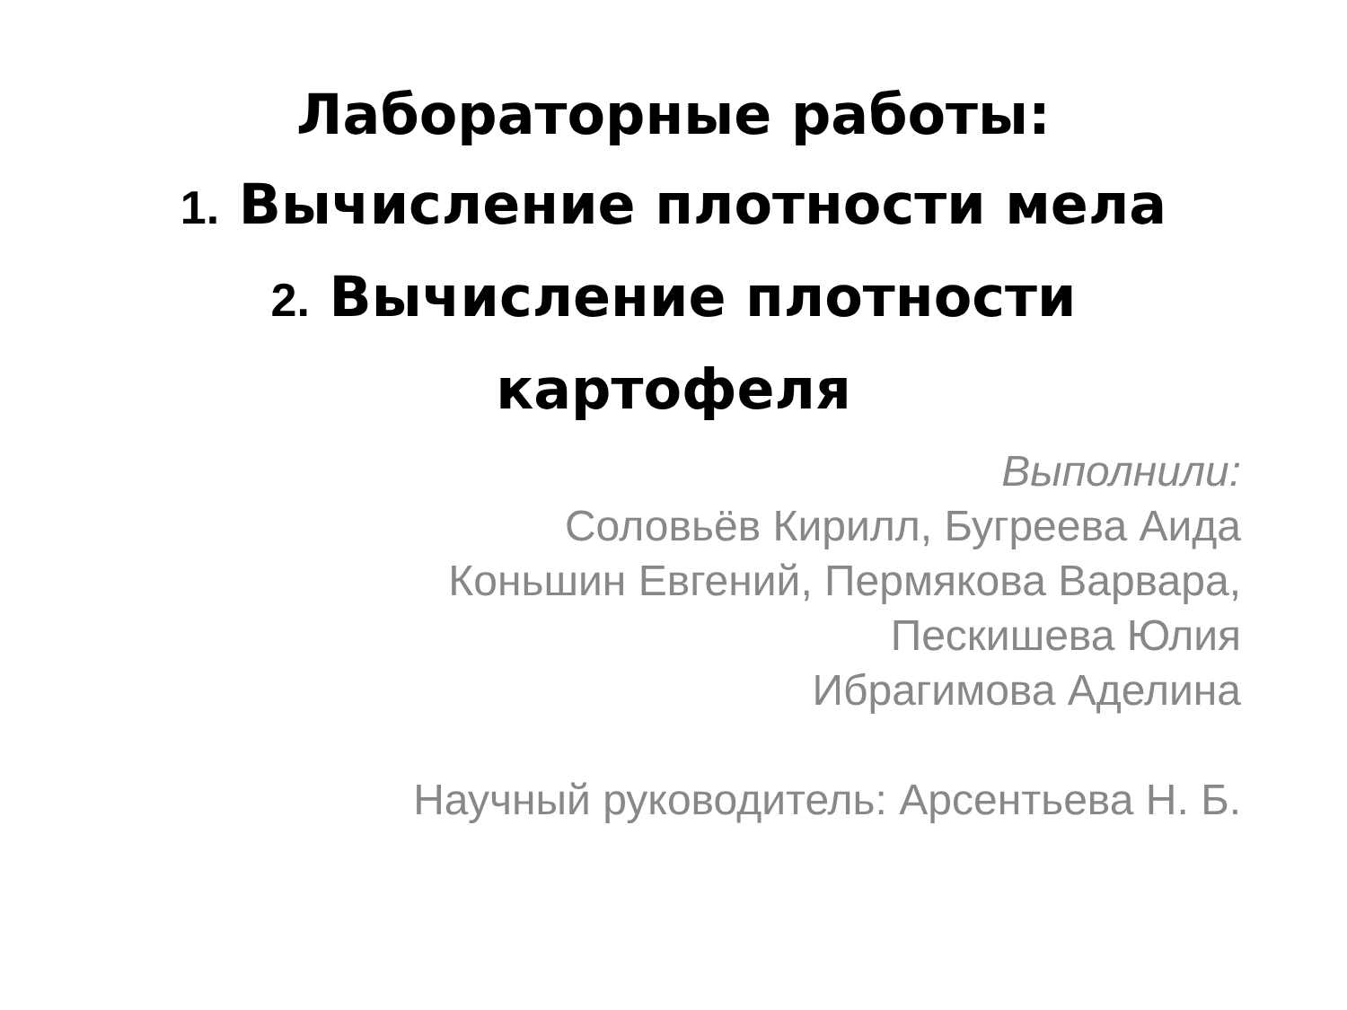Лабораторные работы:
1. Вычисление плотности мела
2. Вычисление плотности
картофеля
Выполнили:
Соловьёв Кирилл, Бугреева Аида
Коньшин Евгений, Пермякова Варвара,
Пескишева Юлия
Ибрагимова Аделина
Научный руководитель: Арсентьева Н. Б.